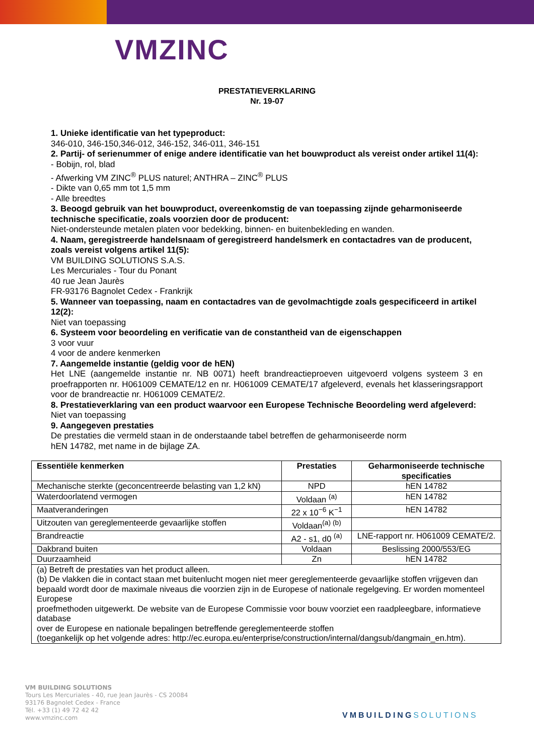VM ZINC
PRESTATIEVERKLARING
Nr. 19-07
1. Unieke identificatie van het typeproduct:
346-010, 346-150,346-012, 346-152, 346-011, 346-151
2. Partij- of serienummer of enige andere identificatie van het bouwproduct als vereist onder artikel 11(4):
- Bobijn, rol, blad
- Afwerking VM ZINC<sup>®</sup> PLUS naturel; ANTHRA – ZINC<sup>®</sup> PLUS
- Dikte van 0,65 mm tot 1,5 mm
- Alle breedtes
3. Beoogd gebruik van het bouwproduct, overeenkomstig de van toepassing zijnde geharmoniseerde technische specificatie, zoals voorzien door de producent:
Niet-ondersteunde metalen platen voor bedekking, binnen- en buitenbekleding en wanden.
4. Naam, geregistreerde handelsnaam of geregistreerd handelsmerk en contactadres van de producent, zoals vereist volgens artikel 11(5):
VM BUILDING SOLUTIONS S.A.S.
Les Mercuriales - Tour du Ponant
40 rue Jean Jaurès
FR-93176 Bagnolet Cedex - Frankrijk
5. Wanneer van toepassing, naam en contactadres van de gevolmachtigde zoals gespecificeerd in artikel 12(2):
Niet van toepassing
6. Systeem voor beoordeling en verificatie van de constantheid van de eigenschappen
3 voor vuur
4 voor de andere kenmerken
7. Aangemelde instantie (geldig voor de hEN)
Het LNE (aangemelde instantie nr. NB 0071) heeft brandreactieproeven uitgevoerd volgens systeem 3 en proefrapporten nr. H061009 CEMATE/12 en nr. H061009 CEMATE/17 afgeleverd, evenals het klasseringsrapport voor de brandreactie nr. H061009 CEMATE/2.
8. Prestatieverklaring van een product waarvoor een Europese Technische Beoordeling werd afgeleverd:
Niet van toepassing
9. Aangegeven prestaties
De prestaties die vermeld staan in de onderstaande tabel betreffen de geharmoniseerde norm
hEN 14782, met name in de bijlage ZA.
| Essentiële kenmerken | Prestaties | Geharmoniseerde technische specificaties |
| --- | --- | --- |
| Mechanische sterkte (geconcentreerde belasting van 1,2 kN) | NPD | hEN 14782 |
| Waterdoorlatend vermogen | Voldaan <sup>(a)</sup> | hEN 14782 |
| Maatveranderingen | 22 x 10<sup>−6</sup> K<sup>−1</sup> | hEN 14782 |
| Uitzouten van gereglementeerde gevaarlijke stoffen | Voldaan<sup>(a) (b)</sup> | |
| Brandreactie | A2 - s1, d0 <sup>(a)</sup> | LNE-rapport nr. H061009 CEMATE/2. |
| Dakbrand buiten | Voldaan | Beslissing 2000/553/EG |
| Duurzaamheid | Zn | hEN 14782 |
| (a) Betreft de prestaties van het product alleen. (b) De vlakken die in contact staan met buitenlucht mogen niet meer gereglementeerde gevaarlijke stoffen vrijgeven dan bepaald wordt door de maximale niveaus die voorzien zijn in de Europese of nationale regelgeving. Er worden momenteel Europese proefmethoden uitgewerkt. De website van de Europese Commissie voor bouw voorziet een raadpleegbare, informatieve database over de Europese en nationale bepalingen betreffende gereglementeerde stoffen (toegankelijk op het volgende adres: http://ec.europa.eu/enterprise/construction/internal/dangsub/dangmain_en.htm). | | |
VM BUILDING SOLUTIONS
Tours Les Mercuriales - 40, rue Jean Jaurès - CS 20084
93176 Bagnolet Cedex - France
Tél. +33 (1) 49 72 42 42
www.vmzinc.com
VMBUILDINGSOLUTIONS